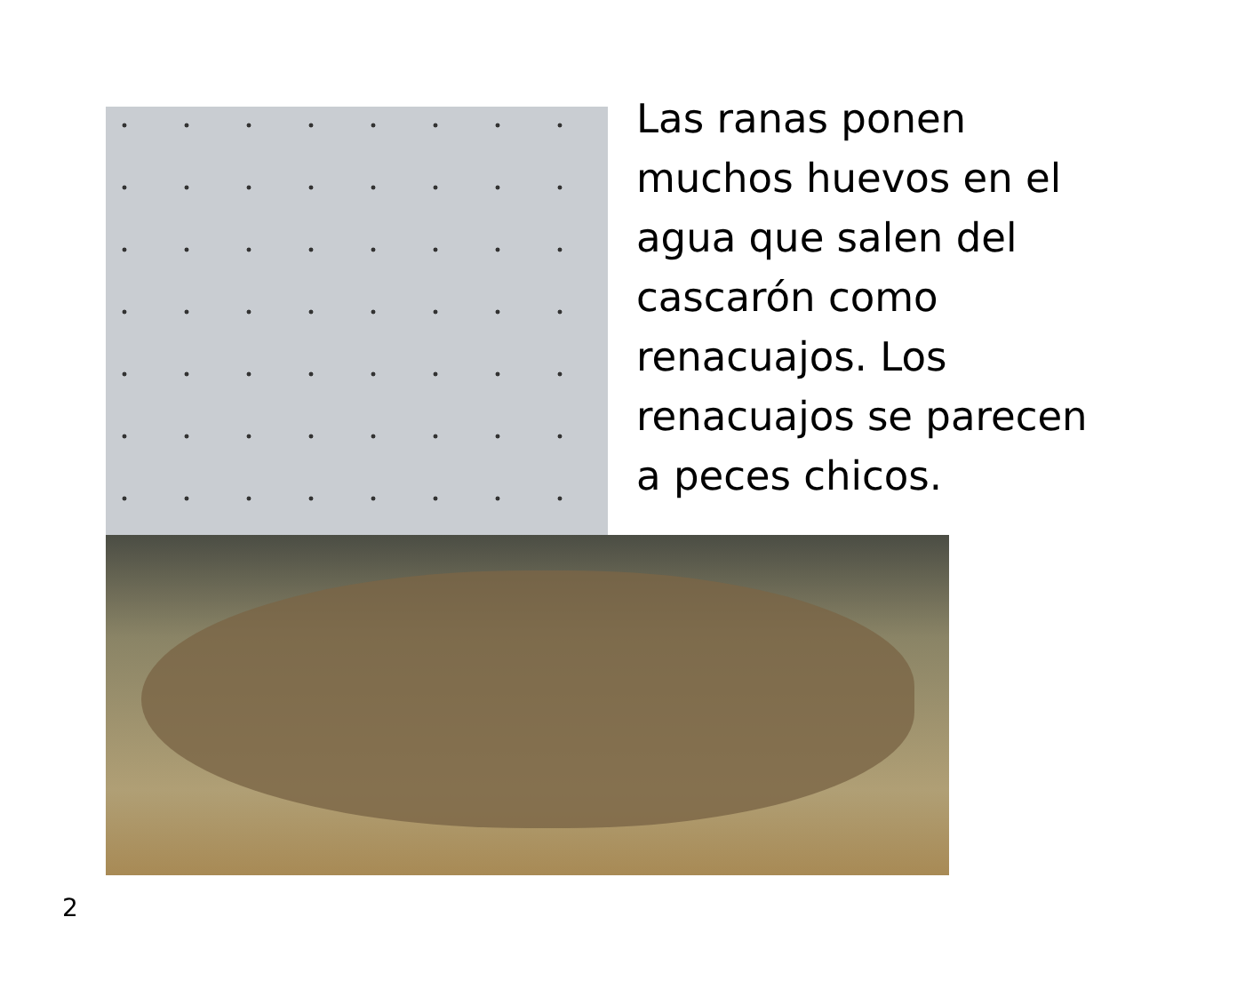Las ranas ponen
muchos huevos en el
agua que salen del
cascarón como
renacuajos. Los
renacuajos se parecen
a peces chicos.
2